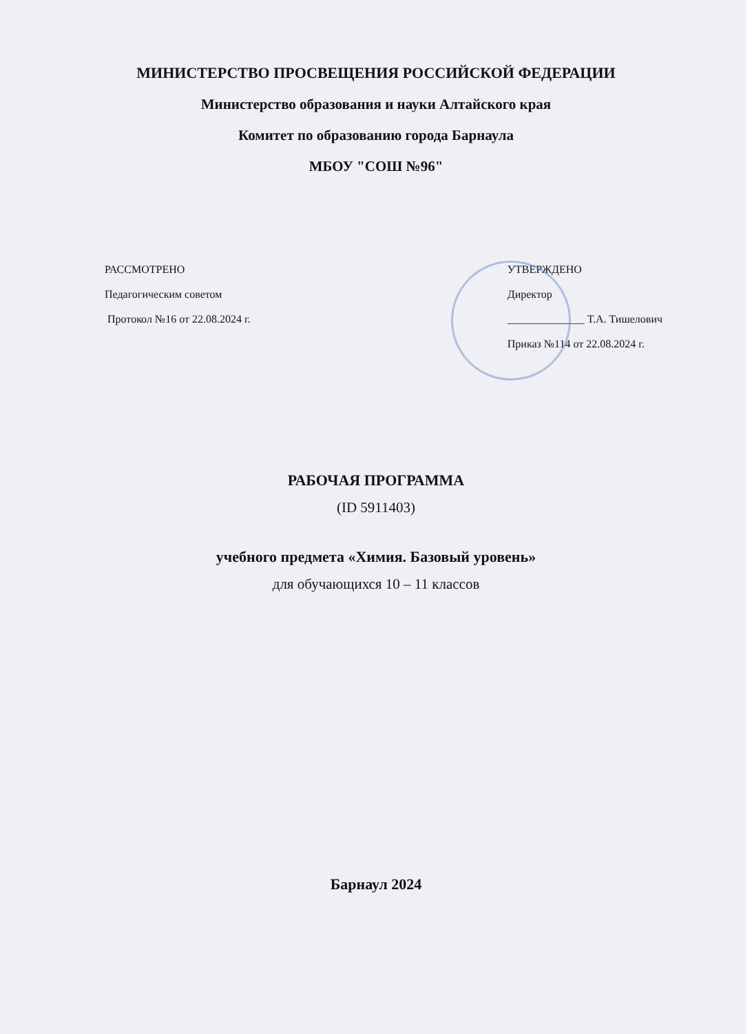МИНИСТЕРСТВО ПРОСВЕЩЕНИЯ РОССИЙСКОЙ ФЕДЕРАЦИИ
Министерство образования и науки Алтайского края
Комитет по образованию города Барнаула
МБОУ "СОШ №96"
РАССМОТРЕНО
Педагогическим советом
Протокол №16 от 22.08.2024 г.
УТВЕРЖДЕНО
Директор
______________ Т.А. Тишелович
Приказ №114 от 22.08.2024 г.
РАБОЧАЯ ПРОГРАММА
(ID 5911403)
учебного предмета «Химия. Базовый уровень»
для обучающихся 10 – 11 классов
Барнаул 2024